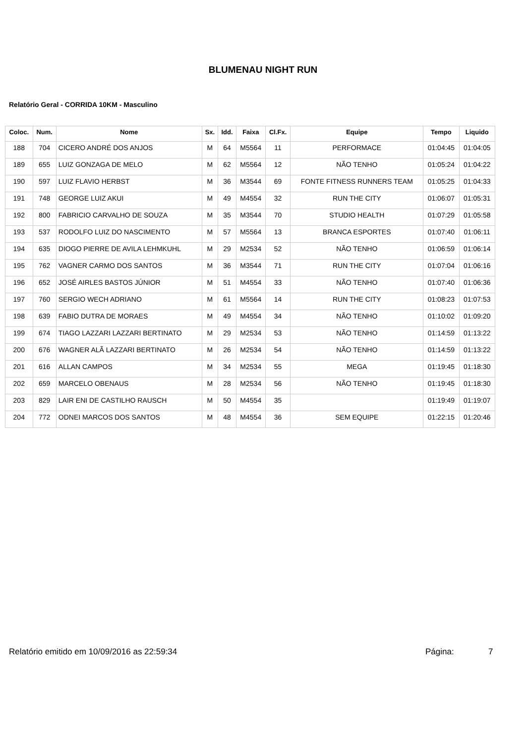BLUMENAU NIGHT RUN
Relatório Geral - CORRIDA 10KM - Masculino
| Coloc. | Num. | Nome | Sx. | Idd. | Faixa | Cl.Fx. | Equipe | Tempo | Liquido |
| --- | --- | --- | --- | --- | --- | --- | --- | --- | --- |
| 188 | 704 | CICERO ANDRÉ DOS ANJOS | M | 64 | M5564 | 11 | PERFORMACE | 01:04:45 | 01:04:05 |
| 189 | 655 | LUIZ GONZAGA DE MELO | M | 62 | M5564 | 12 | NÃO TENHO | 01:05:24 | 01:04:22 |
| 190 | 597 | LUIZ FLAVIO HERBST | M | 36 | M3544 | 69 | FONTE FITNESS RUNNERS TEAM | 01:05:25 | 01:04:33 |
| 191 | 748 | GEORGE LUIZ AKUI | M | 49 | M4554 | 32 | RUN THE CITY | 01:06:07 | 01:05:31 |
| 192 | 800 | FABRICIO CARVALHO DE SOUZA | M | 35 | M3544 | 70 | STUDIO HEALTH | 01:07:29 | 01:05:58 |
| 193 | 537 | RODOLFO LUIZ DO NASCIMENTO | M | 57 | M5564 | 13 | BRANCA ESPORTES | 01:07:40 | 01:06:11 |
| 194 | 635 | DIOGO PIERRE DE AVILA LEHMKUHL | M | 29 | M2534 | 52 | NÃO TENHO | 01:06:59 | 01:06:14 |
| 195 | 762 | VAGNER CARMO DOS SANTOS | M | 36 | M3544 | 71 | RUN THE CITY | 01:07:04 | 01:06:16 |
| 196 | 652 | JOSÉ AIRLES BASTOS JÚNIOR | M | 51 | M4554 | 33 | NÃO TENHO | 01:07:40 | 01:06:36 |
| 197 | 760 | SERGIO WECH ADRIANO | M | 61 | M5564 | 14 | RUN THE CITY | 01:08:23 | 01:07:53 |
| 198 | 639 | FABIO DUTRA DE MORAES | M | 49 | M4554 | 34 | NÃO TENHO | 01:10:02 | 01:09:20 |
| 199 | 674 | TIAGO LAZZARI LAZZARI BERTINATO | M | 29 | M2534 | 53 | NÃO TENHO | 01:14:59 | 01:13:22 |
| 200 | 676 | WAGNER ALÃ LAZZARI BERTINATO | M | 26 | M2534 | 54 | NÃO TENHO | 01:14:59 | 01:13:22 |
| 201 | 616 | ALLAN CAMPOS | M | 34 | M2534 | 55 | MEGA | 01:19:45 | 01:18:30 |
| 202 | 659 | MARCELO OBENAUS | M | 28 | M2534 | 56 | NÃO TENHO | 01:19:45 | 01:18:30 |
| 203 | 829 | LAIR ENI DE CASTILHO RAUSCH | M | 50 | M4554 | 35 | | 01:19:49 | 01:19:07 |
| 204 | 772 | ODNEI MARCOS DOS SANTOS | M | 48 | M4554 | 36 | SEM EQUIPE | 01:22:15 | 01:20:46 |
Relatório emitido em 10/09/2016 as 22:59:34 Página: 7